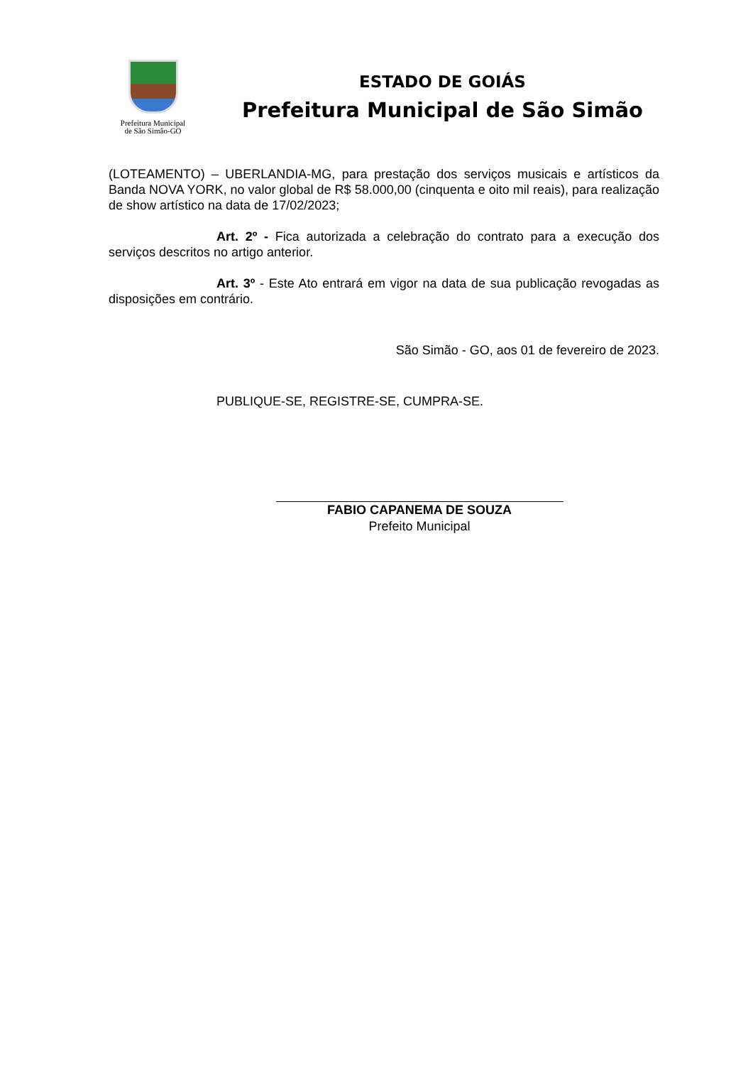Prefeitura Municipal
de São Simão-GO
ESTADO DE GOIÁS
Prefeitura Municipal de São Simão
(LOTEAMENTO) – UBERLANDIA-MG, para prestação dos serviços musicais e artísticos da Banda NOVA YORK, no valor global de R$ 58.000,00 (cinquenta e oito mil reais), para realização de show artístico na data de 17/02/2023;
Art. 2º - Fica autorizada a celebração do contrato para a execução dos serviços descritos no artigo anterior.
Art. 3º - Este Ato entrará em vigor na data de sua publicação revogadas as disposições em contrário.
São Simão - GO, aos 01 de fevereiro de 2023.
PUBLIQUE-SE, REGISTRE-SE, CUMPRA-SE.
FABIO CAPANEMA DE SOUZA
Prefeito Municipal